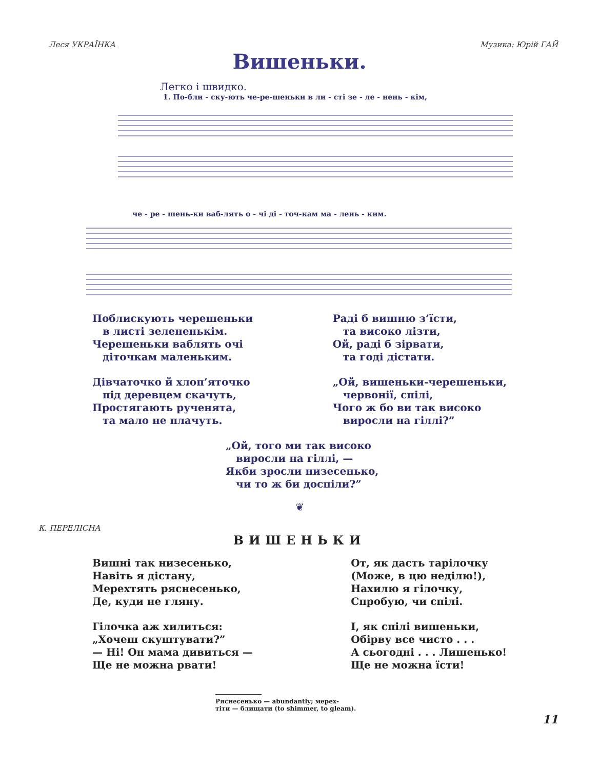Леся УКРАЇНКА Музика: Юрій ГАЙ
Вишеньки.
Легко і швидко.
1. По-бли - ску-ють че-ре-шеньки в ли - сті зе - ле - нень - кім,
че - ре - шень-ки ваб-лять о - чі ді - точ-кам ма - лень - ким.
Поблискують черешеньки
в листі зелененькім.
Черешеньки ваблять очі
діточкам маленьким.
Дівчаточко й хлоп’яточко
під деревцем скачуть,
Простягають рученята,
та мало не плачуть.
Раді б вишню з’їсти,
та високо лізти,
Ой, раді б зірвати,
та годі дістати.
„Ой, вишеньки-черешеньки,
червонії, спілі,
Чого ж бо ви так високо
виросли на гіллі?”
„Ой, того ми так високо
виросли на гіллі, —
Якби зросли низесенько,
чи то ж би доспіли?”
❦
К. ПЕРЕЛІСНА
ВИШЕНЬКИ
Вишні так низесенько,
Навіть я дістану,
Мерехтять ряснесенько,
Де, куди не гляну.
Гілочка аж хилиться:
„Хочеш скуштувати?”
— Ні! Он мама дивиться —
Ще не можна рвати!
От, як дасть тарілочку
(Може, в цю неділю!),
Нахилю я гілочку,
Спробую, чи спілі.
І, як спілі вишеньки,
Обірву все чисто . . .
А сьогодні . . . Лишенько!
Ще не можна їсти!
Ряснесенько — abundantly; мерех-
тіти — блищати (to shimmer, to gleam).
11